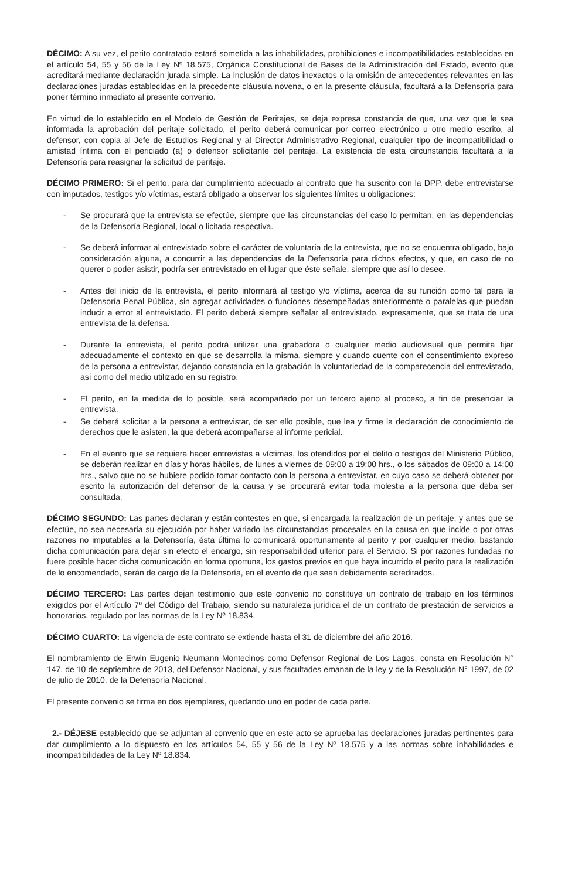DÉCIMO: A su vez, el perito contratado estará sometida a las inhabilidades, prohibiciones e incompatibilidades establecidas en el artículo 54, 55 y 56 de la Ley Nº 18.575, Orgánica Constitucional de Bases de la Administración del Estado, evento que acreditará mediante declaración jurada simple. La inclusión de datos inexactos o la omisión de antecedentes relevantes en las declaraciones juradas establecidas en la precedente cláusula novena, o en la presente cláusula, facultará a la Defensoría para poner término inmediato al presente convenio.
En virtud de lo establecido en el Modelo de Gestión de Peritajes, se deja expresa constancia de que, una vez que le sea informada la aprobación del peritaje solicitado, el perito deberá comunicar por correo electrónico u otro medio escrito, al defensor, con copia al Jefe de Estudios Regional y al Director Administrativo Regional, cualquier tipo de incompatibilidad o amistad íntima con el periciado (a) o defensor solicitante del peritaje. La existencia de esta circunstancia facultará a la Defensoría para reasignar la solicitud de peritaje.
DÉCIMO PRIMERO: Si el perito, para dar cumplimiento adecuado al contrato que ha suscrito con la DPP, debe entrevistarse con imputados, testigos y/o víctimas, estará obligado a observar los siguientes límites u obligaciones:
- Se procurará que la entrevista se efectúe, siempre que las circunstancias del caso lo permitan, en las dependencias de la Defensoría Regional, local o licitada respectiva.
- Se deberá informar al entrevistado sobre el carácter de voluntaria de la entrevista, que no se encuentra obligado, bajo consideración alguna, a concurrir a las dependencias de la Defensoría para dichos efectos, y que, en caso de no querer o poder asistir, podría ser entrevistado en el lugar que éste señale, siempre que así lo desee.
- Antes del inicio de la entrevista, el perito informará al testigo y/o víctima, acerca de su función como tal para la Defensoría Penal Pública, sin agregar actividades o funciones desempeñadas anteriormente o paralelas que puedan inducir a error al entrevistado. El perito deberá siempre señalar al entrevistado, expresamente, que se trata de una entrevista de la defensa.
- Durante la entrevista, el perito podrá utilizar una grabadora o cualquier medio audiovisual que permita fijar adecuadamente el contexto en que se desarrolla la misma, siempre y cuando cuente con el consentimiento expreso de la persona a entrevistar, dejando constancia en la grabación la voluntariedad de la comparecencia del entrevistado, así como del medio utilizado en su registro.
- El perito, en la medida de lo posible, será acompañado por un tercero ajeno al proceso, a fin de presenciar la entrevista.
- Se deberá solicitar a la persona a entrevistar, de ser ello posible, que lea y firme la declaración de conocimiento de derechos que le asisten, la que deberá acompañarse al informe pericial.
- En el evento que se requiera hacer entrevistas a víctimas, los ofendidos por el delito o testigos del Ministerio Público, se deberán realizar en días y horas hábiles, de lunes a viernes de 09:00 a 19:00 hrs., o los sábados de 09:00 a 14:00 hrs., salvo que no se hubiere podido tomar contacto con la persona a entrevistar, en cuyo caso se deberá obtener por escrito la autorización del defensor de la causa y se procurará evitar toda molestia a la persona que deba ser consultada.
DÉCIMO SEGUNDO: Las partes declaran y están contestes en que, si encargada la realización de un peritaje, y antes que se efectúe, no sea necesaria su ejecución por haber variado las circunstancias procesales en la causa en que incide o por otras razones no imputables a la Defensoría, ésta última lo comunicará oportunamente al perito y por cualquier medio, bastando dicha comunicación para dejar sin efecto el encargo, sin responsabilidad ulterior para el Servicio. Si por razones fundadas no fuere posible hacer dicha comunicación en forma oportuna, los gastos previos en que haya incurrido el perito para la realización de lo encomendado, serán de cargo de la Defensoría, en el evento de que sean debidamente acreditados.
DÉCIMO TERCERO: Las partes dejan testimonio que este convenio no constituye un contrato de trabajo en los términos exigidos por el Artículo 7º del Código del Trabajo, siendo su naturaleza jurídica el de un contrato de prestación de servicios a honorarios, regulado por las normas de la Ley Nº 18.834.
DÉCIMO CUARTO: La vigencia de este contrato se extiende hasta el 31 de diciembre del año 2016.
El nombramiento de Erwin Eugenio Neumann Montecinos como Defensor Regional de Los Lagos, consta en Resolución N° 147, de 10 de septiembre de 2013, del Defensor Nacional, y sus facultades emanan de la ley y de la Resolución N° 1997, de 02 de julio de 2010, de la Defensoría Nacional.
El presente convenio se firma en dos ejemplares, quedando uno en poder de cada parte.
2.- DÉJESE establecido que se adjuntan al convenio que en este acto se aprueba las declaraciones juradas pertinentes para dar cumplimiento a lo dispuesto en los artículos 54, 55 y 56 de la Ley Nº 18.575 y a las normas sobre inhabilidades e incompatibilidades de la Ley Nº 18.834.